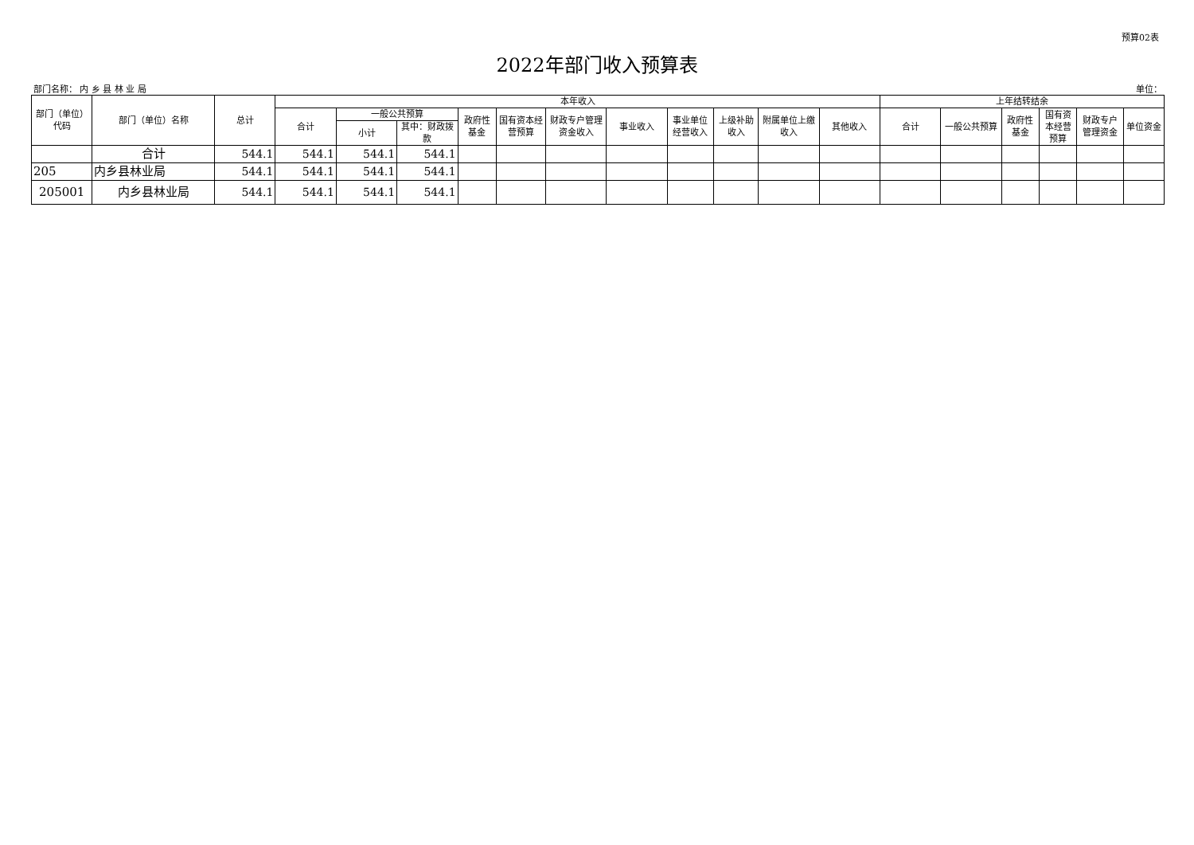预算02表
2022年部门收入预算表
部门名称： 内 乡 县 林 业 局 单位：
| 部门（单位）代码 | 部门（单位）名称 | 总计 | 本年收入 | | | | | | | | | | | 上年结转结余 | | | | | |
| --- | --- | --- | --- | --- | --- | --- | --- | --- | --- | --- | --- | --- | --- | --- | --- | --- | --- | --- | --- |
| | | | 合计 | 一般公共预算 | | 政府性基金 | 国有资本经营预算 | 财政专户管理资金收入 | 事业收入 | 事业单位经营收入 | 上级补助收入 | 附属单位上缴收入 | 其他收入 | 合计 | 一般公共预算 | 政府性基金 | 国有资本经营预算 | 财政专户管理资金 | 单位资金 |
| | | | | 小计 | 其中：财政拨款 | | | | | | | | | | | | | | |
| | 合计 | 544.1 | 544.1 | 544.1 | 544.1 | | | | | | | | | | | | | | |
| 205 | 内乡县林业局 | 544.1 | 544.1 | 544.1 | 544.1 | | | | | | | | | | | | | | |
| 205001 | 内乡县林业局 | 544.1 | 544.1 | 544.1 | 544.1 | | | | | | | | | | | | | | |